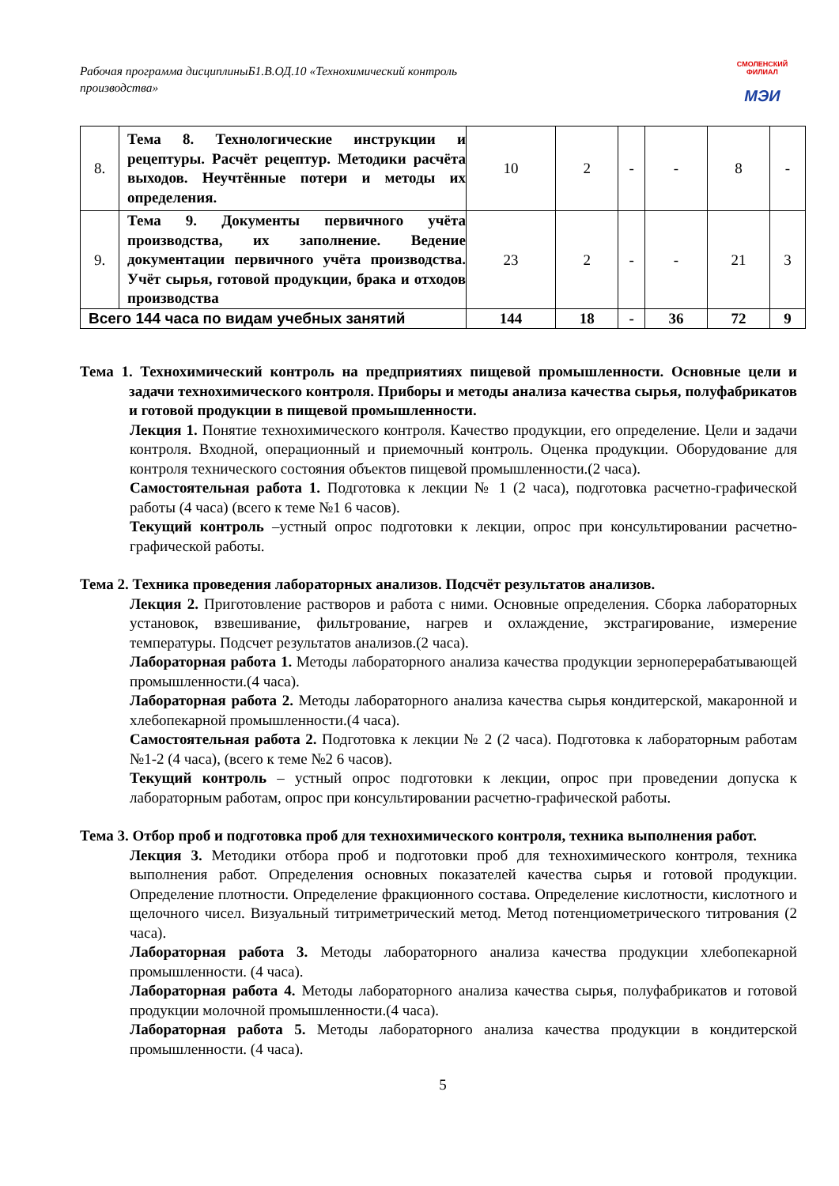Рабочая программа дисциплиныБ1.В.ОД.10 «Технохимический контроль производства»
СМОЛЕНСКИЙ
ФИЛИАЛ
МЭИ
| 8. | Тема 8. Технологические инструкции и рецептуры. Расчёт рецептур. Методики расчёта выходов. Неучтённые потери и методы их определения. | 10 | 2 | - | - | 8 | - |
| 9. | Тема 9. Документы первичного учёта производства, их заполнение. Ведение документации первичного учёта производства. Учёт сырья, готовой продукции, брака и отходов производства | 23 | 2 | - | - | 21 | 3 |
| Всего 144 часа по видам учебных занятий | | 144 | 18 | - | 36 | 72 | 9 |
Тема 1. Технохимический контроль на предприятиях пищевой промышленности. Основные цели и задачи технохимического контроля. Приборы и методы анализа качества сырья, полуфабрикатов и готовой продукции в пищевой промышленности.
Лекция 1. Понятие технохимического контроля. Качество продукции, его определение. Цели и задачи контроля. Входной, операционный и приемочный контроль. Оценка продукции. Оборудование для контроля технического состояния объектов пищевой промышленности.(2 часа).
Самостоятельная работа 1. Подготовка к лекции № 1 (2 часа), подготовка расчетно-графической работы (4 часа) (всего к теме №1 6 часов).
Текущий контроль –устный опрос подготовки к лекции, опрос при консультировании расчетно-графической работы.
Тема 2. Техника проведения лабораторных анализов. Подсчёт результатов анализов.
Лекция 2. Приготовление растворов и работа с ними. Основные определения. Сборка лабораторных установок, взвешивание, фильтрование, нагрев и охлаждение, экстрагирование, измерение температуры. Подсчет результатов анализов.(2 часа).
Лабораторная работа 1. Методы лабораторного анализа качества продукции зерноперерабатывающей промышленности.(4 часа).
Лабораторная работа 2. Методы лабораторного анализа качества сырья кондитерской, макаронной и хлебопекарной промышленности.(4 часа).
Самостоятельная работа 2. Подготовка к лекции № 2 (2 часа). Подготовка к лабораторным работам №1-2 (4 часа), (всего к теме №2 6 часов).
Текущий контроль – устный опрос подготовки к лекции, опрос при проведении допуска к лабораторным работам, опрос при консультировании расчетно-графической работы.
Тема 3. Отбор проб и подготовка проб для технохимического контроля, техника выполнения работ.
Лекция 3. Методики отбора проб и подготовки проб для технохимического контроля, техника выполнения работ. Определения основных показателей качества сырья и готовой продукции. Определение плотности. Определение фракционного состава. Определение кислотности, кислотного и щелочного чисел. Визуальный титриметрический метод. Метод потенциометрического титрования (2 часа).
Лабораторная работа 3. Методы лабораторного анализа качества продукции хлебопекарной промышленности. (4 часа).
Лабораторная работа 4. Методы лабораторного анализа качества сырья, полуфабрикатов и готовой продукции молочной промышленности.(4 часа).
Лабораторная работа 5. Методы лабораторного анализа качества продукции в кондитерской промышленности. (4 часа).
5